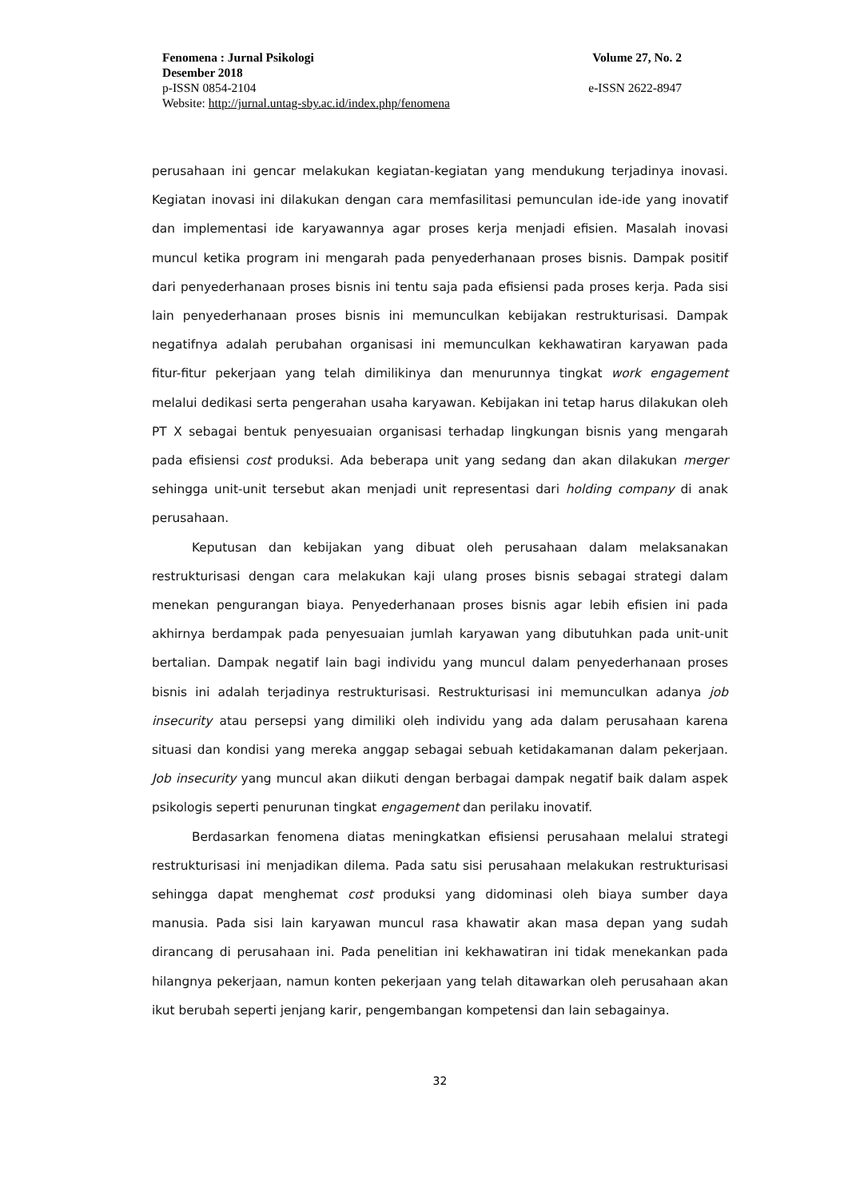Fenomena : Jurnal Psikologi Volume 27, No. 2
Desember 2018
p-ISSN 0854-2104 e-ISSN 2622-8947
Website: http://jurnal.untag-sby.ac.id/index.php/fenomena
perusahaan ini gencar melakukan kegiatan-kegiatan yang mendukung terjadinya inovasi. Kegiatan inovasi ini dilakukan dengan cara memfasilitasi pemunculan ide-ide yang inovatif dan implementasi ide karyawannya agar proses kerja menjadi efisien. Masalah inovasi muncul ketika program ini mengarah pada penyederhanaan proses bisnis. Dampak positif dari penyederhanaan proses bisnis ini tentu saja pada efisiensi pada proses kerja. Pada sisi lain penyederhanaan proses bisnis ini memunculkan kebijakan restrukturisasi. Dampak negatifnya adalah perubahan organisasi ini memunculkan kekhawatiran karyawan pada fitur-fitur pekerjaan yang telah dimilikinya dan menurunnya tingkat work engagement melalui dedikasi serta pengerahan usaha karyawan. Kebijakan ini tetap harus dilakukan oleh PT X sebagai bentuk penyesuaian organisasi terhadap lingkungan bisnis yang mengarah pada efisiensi cost produksi. Ada beberapa unit yang sedang dan akan dilakukan merger sehingga unit-unit tersebut akan menjadi unit representasi dari holding company di anak perusahaan.
Keputusan dan kebijakan yang dibuat oleh perusahaan dalam melaksanakan restrukturisasi dengan cara melakukan kaji ulang proses bisnis sebagai strategi dalam menekan pengurangan biaya. Penyederhanaan proses bisnis agar lebih efisien ini pada akhirnya berdampak pada penyesuaian jumlah karyawan yang dibutuhkan pada unit-unit bertalian. Dampak negatif lain bagi individu yang muncul dalam penyederhanaan proses bisnis ini adalah terjadinya restrukturisasi. Restrukturisasi ini memunculkan adanya job insecurity atau persepsi yang dimiliki oleh individu yang ada dalam perusahaan karena situasi dan kondisi yang mereka anggap sebagai sebuah ketidakamanan dalam pekerjaan. Job insecurity yang muncul akan diikuti dengan berbagai dampak negatif baik dalam aspek psikologis seperti penurunan tingkat engagement dan perilaku inovatif.
Berdasarkan fenomena diatas meningkatkan efisiensi perusahaan melalui strategi restrukturisasi ini menjadikan dilema. Pada satu sisi perusahaan melakukan restrukturisasi sehingga dapat menghemat cost produksi yang didominasi oleh biaya sumber daya manusia. Pada sisi lain karyawan muncul rasa khawatir akan masa depan yang sudah dirancang di perusahaan ini. Pada penelitian ini kekhawatiran ini tidak menekankan pada hilangnya pekerjaan, namun konten pekerjaan yang telah ditawarkan oleh perusahaan akan ikut berubah seperti jenjang karir, pengembangan kompetensi dan lain sebagainya.
32